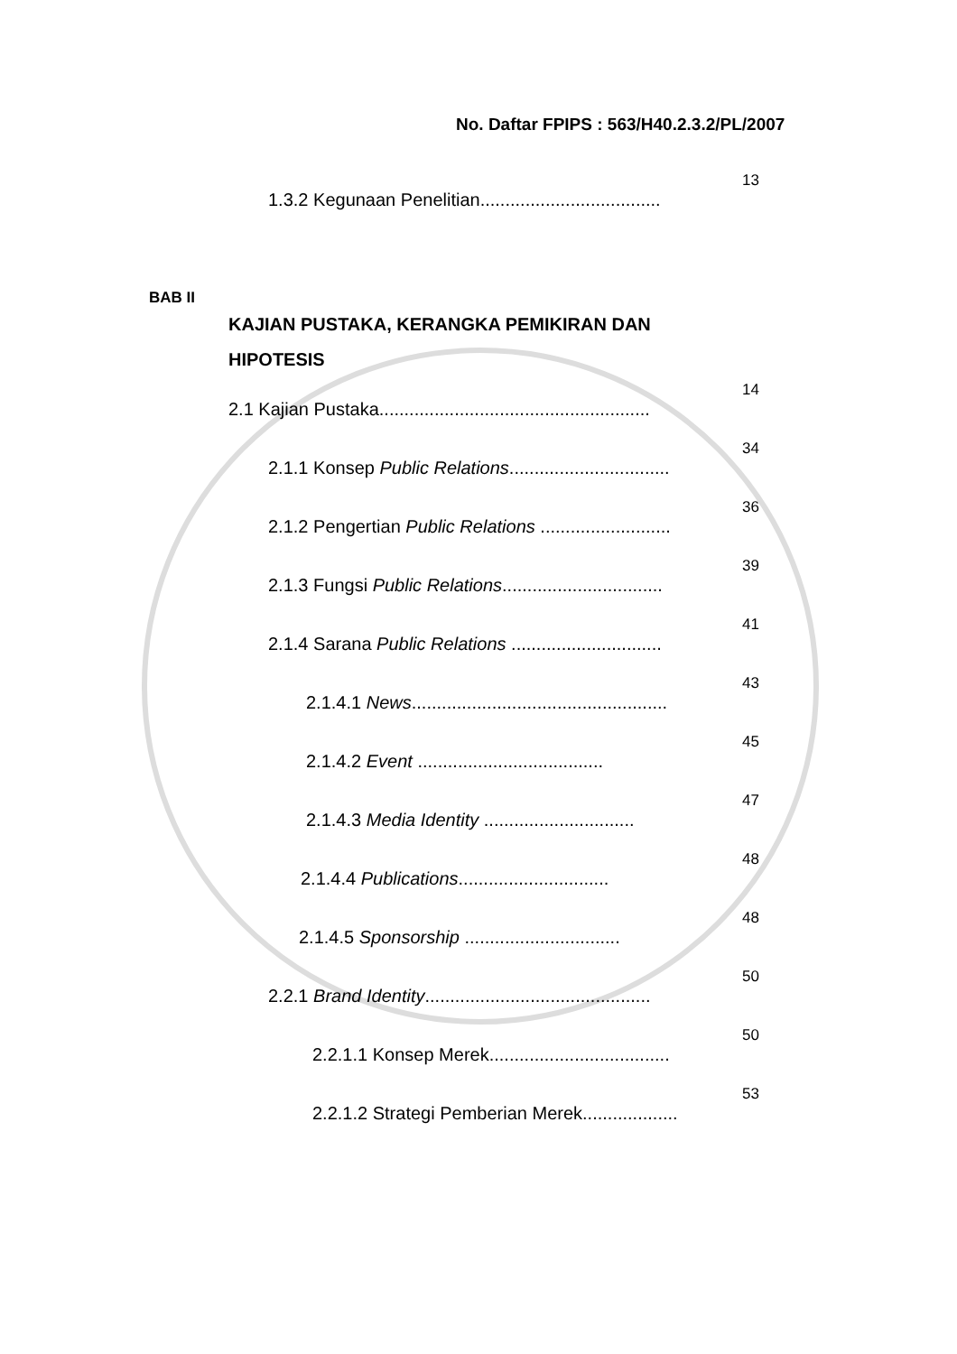No. Daftar FPIPS : 563/H40.2.3.2/PL/2007
13
1.3.2 Kegunaan Penelitian....................................
BAB II
KAJIAN PUSTAKA, KERANGKA PEMIKIRAN DAN
HIPOTESIS
14
2.1 Kajian Pustaka......................................................
34
2.1.1 Konsep Public Relations................................
36
2.1.2 Pengertian Public Relations ..........................
39
2.1.3 Fungsi Public Relations................................
41
2.1.4 Sarana Public Relations ..............................
43
2.1.4.1 News...................................................
45
2.1.4.2 Event .....................................
47
2.1.4.3 Media Identity ..............................
48
2.1.4.4 Publications..............................
48
2.1.4.5 Sponsorship ...............................
50
2.2.1 Brand Identity.............................................
50
2.2.1.1 Konsep Merek....................................
53
2.2.1.2 Strategi Pemberian Merek...................